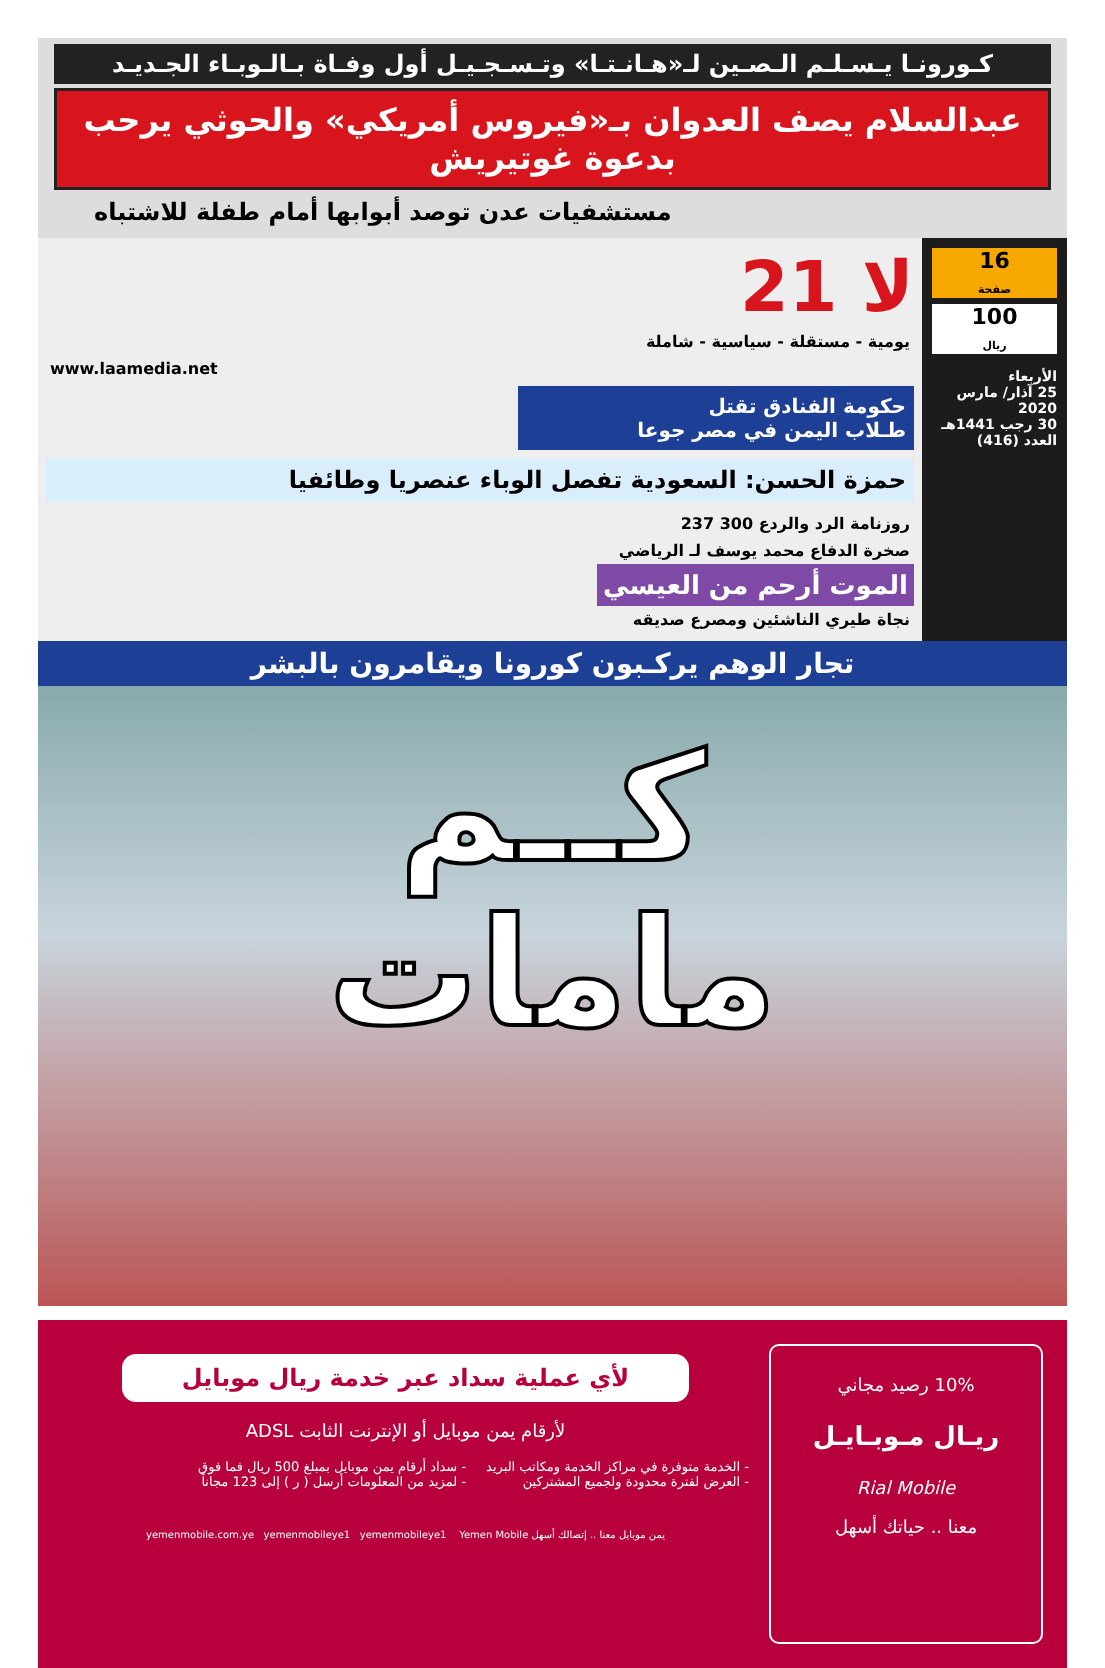كـورونـا يـسـلـم الـصـين لـ«هـانـتـا» وتـسـجـيـل أول وفـاة بـالـوبـاء الجـديـد
عبدالسلام يصف العدوان بـ«فيروس أمريكي» والحوثي يرحب بدعوة غوتيريش
مستشفيات عدن توصد أبوابها أمام طفلة للاشتباه
16
صفحة
100
ريال
الأربعاء
25 آذار/ مارس 2020
30 رجب 1441هـ
العدد (416)
لا 21
يومية - مستقلة - سياسية - شاملة
www.laamedia.net
حكومة الفنادق تقتل
طـلاب اليمن في مصر جوعا
حمزة الحسن: السعودية تفصل الوباء عنصريا وطائفيا
روزنامة الرد والردع 300 237
صخرة الدفاع محمد يوسف لـ الرياضي
الموت أرحم من العيسي
نجاة طيري الناشئين ومصرع صديقه
تجار الوهم يركـبون كورونا ويقامرون بالبشر
كــم
مامات
10% رصيد مجاني
ريـال مـوبـايـل
Rial Mobile
معنا .. حياتك أسهل
لأي عملية سداد عبر خدمة ريال موبايل
لأرقام يمن موبايل أو الإنترنت الثابت ADSL
- الخدمة متوفرة في مراكز الخدمة ومكاتب البريد
- العرض لفترة محدودة ولجميع المشتركين
- سداد أرقام يمن موبايل بمبلغ 500 ريال فما فوق
- لمزيد من المعلومات أرسل ( ر ) إلى 123 مجاناً
yemenmobile.com.ye yemenmobileye1 yemenmobileye1 Yemen Mobile يمن موبايل معنا .. إتصالك أسهل